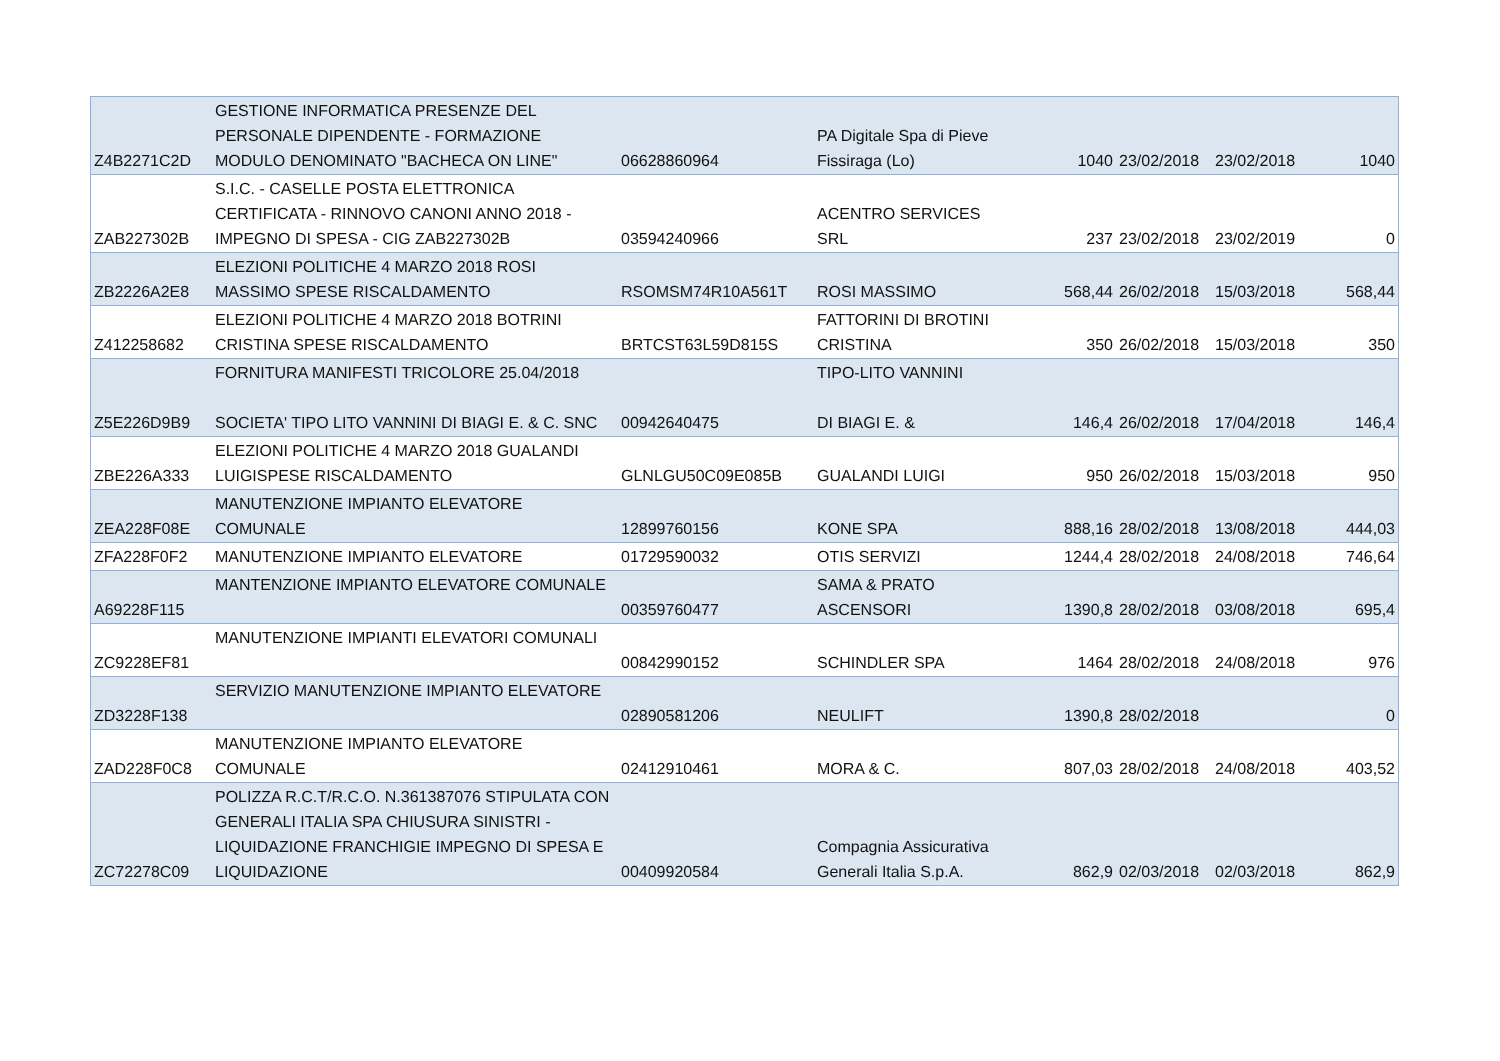| Z4B2271C2D | GESTIONE INFORMATICA PRESENZE DEL PERSONALE DIPENDENTE - FORMAZIONE MODULO DENOMINATO "BACHECA ON LINE" | 06628860964 | PA Digitale Spa di Pieve Fissiraga (Lo) | 1040 | 23/02/2018 | 23/02/2018 | 1040 |
| ZAB227302B | S.I.C. - CASELLE POSTA ELETTRONICA CERTIFICATA - RINNOVO CANONI ANNO 2018 - IMPEGNO DI SPESA - CIG ZAB227302B | 03594240966 | ACENTRO SERVICES SRL | 237 | 23/02/2018 | 23/02/2019 | 0 |
| ZB2226A2E8 | ELEZIONI POLITICHE 4 MARZO 2018 ROSI MASSIMO SPESE RISCALDAMENTO | RSOMSM74R10A561T | ROSI MASSIMO | 568,44 | 26/02/2018 | 15/03/2018 | 568,44 |
| Z412258682 | ELEZIONI POLITICHE 4 MARZO 2018 BOTRINI CRISTINA SPESE RISCALDAMENTO | BRTCST63L59D815S | FATTORINI DI BROTINI CRISTINA | 350 | 26/02/2018 | 15/03/2018 | 350 |
| Z5E226D9B9 | FORNITURA MANIFESTI TRICOLORE 25.04/2018 SOCIETA' TIPO LITO VANNINI DI BIAGI E. & C. SNC | 00942640475 | TIPO-LITO VANNINI DI BIAGI E. & | 146,4 | 26/02/2018 | 17/04/2018 | 146,4 |
| ZBE226A333 | ELEZIONI POLITICHE 4 MARZO 2018 GUALANDI LUIGISPESE RISCALDAMENTO | GLNLGU50C09E085B | GUALANDI LUIGI | 950 | 26/02/2018 | 15/03/2018 | 950 |
| ZEA228F08E | MANUTENZIONE IMPIANTO ELEVATORE COMUNALE | 12899760156 | KONE SPA | 888,16 | 28/02/2018 | 13/08/2018 | 444,03 |
| ZFA228F0F2 | MANUTENZIONE IMPIANTO ELEVATORE | 01729590032 | OTIS SERVIZI | 1244,4 | 28/02/2018 | 24/08/2018 | 746,64 |
| A69228F115 | MANTENZIONE IMPIANTO ELEVATORE COMUNALE | 00359760477 | SAMA & PRATO ASCENSORI | 1390,8 | 28/02/2018 | 03/08/2018 | 695,4 |
| ZC9228EF81 | MANUTENZIONE IMPIANTI ELEVATORI COMUNALI | 00842990152 | SCHINDLER SPA | 1464 | 28/02/2018 | 24/08/2018 | 976 |
| ZD3228F138 | SERVIZIO MANUTENZIONE IMPIANTO ELEVATORE | 02890581206 | NEULIFT | 1390,8 | 28/02/2018 | | 0 |
| ZAD228F0C8 | MANUTENZIONE IMPIANTO ELEVATORE COMUNALE | 02412910461 | MORA & C. | 807,03 | 28/02/2018 | 24/08/2018 | 403,52 |
| ZC72278C09 | POLIZZA R.C.T/R.C.O. N.361387076 STIPULATA CON GENERALI ITALIA SPA CHIUSURA SINISTRI - LIQUIDAZIONE FRANCHIGIE IMPEGNO DI SPESA E LIQUIDAZIONE | 00409920584 | Compagnia Assicurativa Generali Italia S.p.A. | 862,9 | 02/03/2018 | 02/03/2018 | 862,9 |